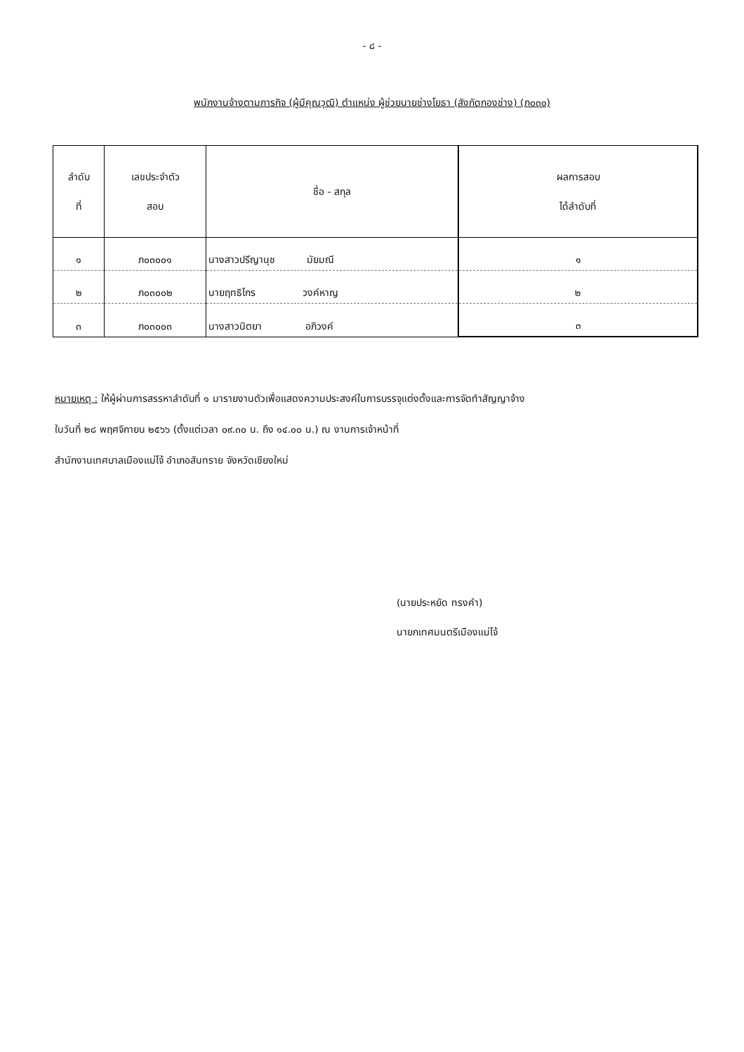- ๘ -
พนักงานจ้างตามภารกิจ (ผู้มีคุณวุฒิ) ตำแหน่ง ผู้ช่วยนายช่างโยธา (สังกัดกองช่าง) (ภ๐๓๐)
| ลำดับ ที่ | เลขประจำตัว สอบ | ชื่อ - สกุล | ผลการสอบ ได้ลำดับที่ |
| --- | --- | --- | --- |
| ๑ | ภ๐๓๐๐๑ | นางสาวปรีญานุช มัยมณี | ๑ |
| ๒ | ภ๐๓๐๐๒ | นายฤทธิไกร วงค์หาญ | ๒ |
| ๓ | ภ๐๓๐๐๓ | นางสาวนิตยา อภิวงค์ | ๓ |
หมายเหตุ : ให้ผู้ผ่านการสรรหาลำดับที่ ๑ มารายงานตัวเพื่อแสดงความประสงค์ในการบรรจุแต่งตั้งและการจัดทำสัญญาจ้าง
ในวันที่ ๒๘ พฤศจิกายน ๒๕๖๖ (ตั้งแต่เวลา ๐๙.๓๐ น. ถึง ๑๔.๐๐ น.) ณ งานการเจ้าหน้าที่
สำนักงานเทศบาลเมืองแม่โจ้ อำเภอสันทราย จังหวัดเชียงใหม่
(นายประหยัด ทรงคำ)
นายกเทศมนตรีเมืองแม่โจ้